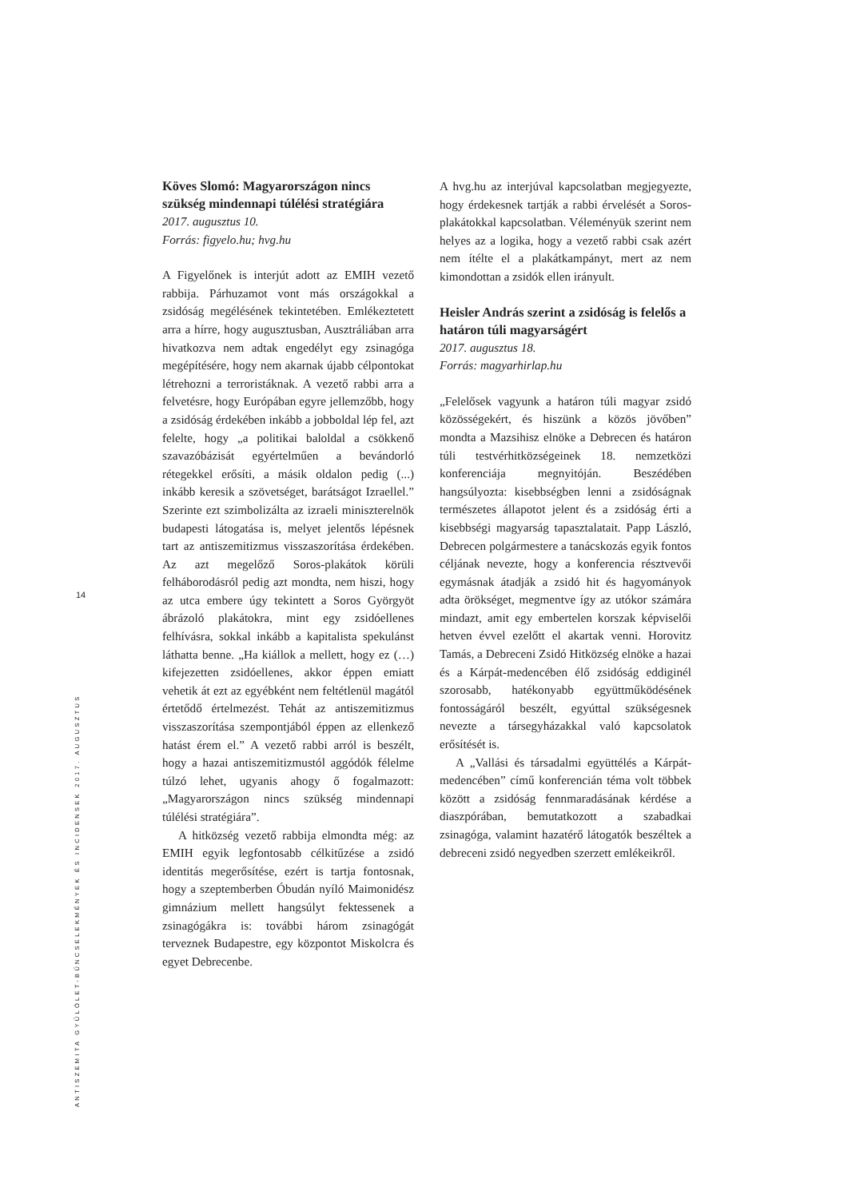14
ANTISZEMITA GYŰLÖLET-BŰNCSELEKMÉNYEK ÉS INCIDENSEK 2017. AUGUSZTUS
Köves Slomó: Magyarországon nincs szükség mindennapi túlélési stratégiára
2017. augusztus 10.
Forrás: figyelo.hu; hvg.hu
A Figyelőnek is interjút adott az EMIH vezető rabbija. Párhuzamot vont más országokkal a zsidóság megélésének tekintetében. Emlékeztetett arra a hírre, hogy augusztusban, Ausztráliában arra hivatkozva nem adtak engedélyt egy zsinagóga megépítésére, hogy nem akarnak újabb célpontokat létrehozni a terroristáknak. A vezető rabbi arra a felvetésre, hogy Európában egyre jellemzőbb, hogy a zsidóság érdekében inkább a jobboldal lép fel, azt felelte, hogy „a politikai baloldal a csökkenő szavazóbázisát egyértelműen a bevándorló rétegekkel erősíti, a másik oldalon pedig (...) inkább keresik a szövetséget, barátságot Izraellel.” Szerinte ezt szimbolizálta az izraeli miniszterelnök budapesti látogatása is, melyet jelentős lépésnek tart az antiszemitizmus visszaszorítása érdekében. Az azt megelőző Soros-plakátok körüli felháborodásról pedig azt mondta, nem hiszi, hogy az utca embere úgy tekintett a Soros Györgyöt ábrázoló plakátokra, mint egy zsidóellenes felhívásra, sokkal inkább a kapitalista spekulánst láthatta benne. „Ha kiállok a mellett, hogy ez (…) kifejezetten zsidóellenes, akkor éppen emiatt vehetik át ezt az egyébként nem feltétlenül magától értetődő értelmezést. Tehát az antiszemitizmus visszaszorítása szempontjából éppen az ellenkező hatást érem el.” A vezető rabbi arról is beszélt, hogy a hazai antiszemitizmustól aggódók félelme túlzó lehet, ugyanis ahogy ő fogalmazott: „Magyarországon nincs szükség mindennapi túlélési stratégiára”.
A hitközség vezető rabbija elmondta még: az EMIH egyik legfontosabb célkitűzése a zsidó identitás megerősítése, ezért is tartja fontosnak, hogy a szeptemberben Óbudán nyíló Maimonidész gimnázium mellett hangsúlyt fektessenek a zsinagógákra is: további három zsinagógát terveznek Budapestre, egy központot Miskolcra és egyet Debrecenbe.
A hvg.hu az interjúval kapcsolatban megjegyezte, hogy érdekesnek tartják a rabbi érvelését a Soros-plakátokkal kapcsolatban. Véleményük szerint nem helyes az a logika, hogy a vezető rabbi csak azért nem ítélte el a plakátkampányt, mert az nem kimondottan a zsidók ellen irányult.
Heisler András szerint a zsidóság is felelős a határon túli magyarságért
2017. augusztus 18.
Forrás: magyarhirlap.hu
„Felelősek vagyunk a határon túli magyar zsidó közösségekért, és hiszünk a közös jövőben” mondta a Mazsihisz elnöke a Debrecen és határon túli testvérhitközségeinek 18. nemzetközi konferenciája megnyitóján. Beszédében hangsúlyozta: kisebbségben lenni a zsidóságnak természetes állapotot jelent és a zsidóság érti a kisebbségi magyarság tapasztalatait. Papp László, Debrecen polgármestere a tanácskozás egyik fontos céljának nevezte, hogy a konferencia résztvevői egymásnak átadják a zsidó hit és hagyományok adta örökséget, megmentve így az utókor számára mindazt, amit egy embertelen korszak képviselői hetven évvel ezelőtt el akartak venni. Horovitz Tamás, a Debreceni Zsidó Hitközség elnöke a hazai és a Kárpát-medencében élő zsidóság eddiginél szorosabb, hatékonyabb együttműködésének fontosságáról beszélt, egyúttal szükségesnek nevezte a társegyházakkal való kapcsolatok erősítését is.
A „Vallási és társadalmi együttélés a Kárpát-medencében” című konferencián téma volt többek között a zsidóság fennmaradásának kérdése a diaszpórában, bemutatkozott a szabadkai zsinagóga, valamint hazatérő látogatók beszéltek a debreceni zsidó negyedben szerzett emlékeikről.